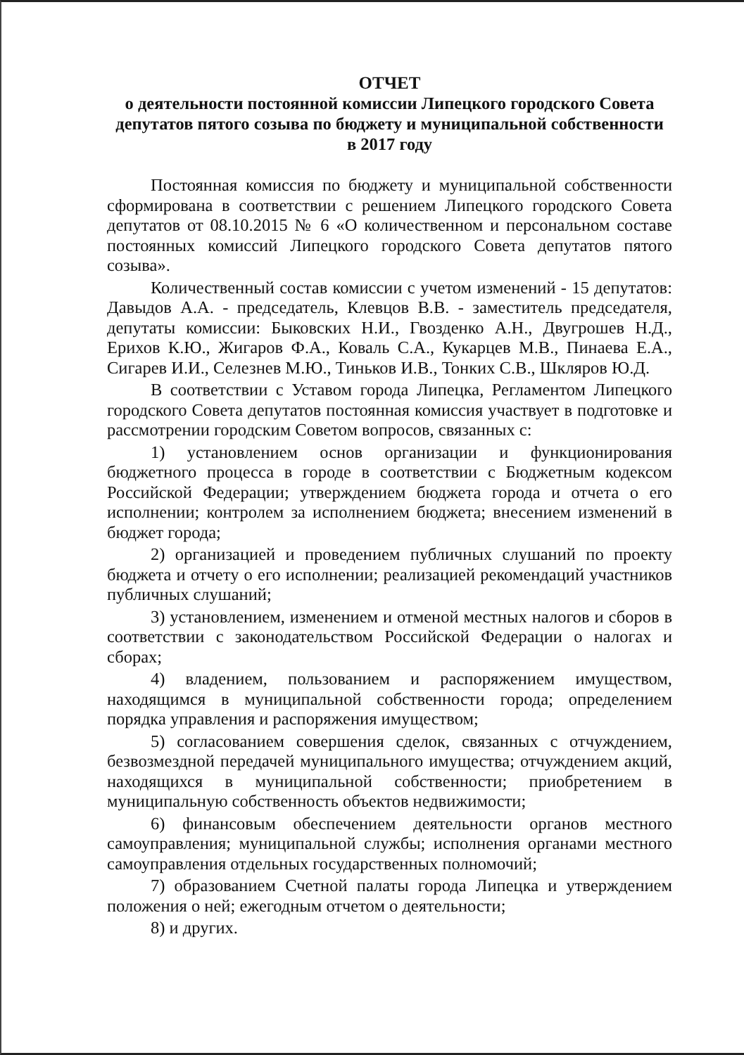ОТЧЕТ
о деятельности постоянной комиссии Липецкого городского Совета депутатов пятого созыва по бюджету и муниципальной собственности
в 2017 году
Постоянная комиссия по бюджету и муниципальной собственности сформирована в соответствии с решением Липецкого городского Совета депутатов от 08.10.2015 № 6 «О количественном и персональном составе постоянных комиссий Липецкого городского Совета депутатов пятого созыва».
Количественный состав комиссии с учетом изменений - 15 депутатов: Давыдов А.А. - председатель, Клевцов В.В. - заместитель председателя, депутаты комиссии: Быковских Н.И., Гвозденко А.Н., Двугрошев Н.Д., Ерихов К.Ю., Жигаров Ф.А., Коваль С.А., Кукарцев М.В., Пинаева Е.А., Сигарев И.И., Селезнев М.Ю., Тиньков И.В., Тонких С.В., Шкляров Ю.Д.
В соответствии с Уставом города Липецка, Регламентом Липецкого городского Совета депутатов постоянная комиссия участвует в подготовке и рассмотрении городским Советом вопросов, связанных с:
1) установлением основ организации и функционирования бюджетного процесса в городе в соответствии с Бюджетным кодексом Российской Федерации; утверждением бюджета города и отчета о его исполнении; контролем за исполнением бюджета; внесением изменений в бюджет города;
2) организацией и проведением публичных слушаний по проекту бюджета и отчету о его исполнении; реализацией рекомендаций участников публичных слушаний;
3) установлением, изменением и отменой местных налогов и сборов в соответствии с законодательством Российской Федерации о налогах и сборах;
4) владением, пользованием и распоряжением имуществом, находящимся в муниципальной собственности города; определением порядка управления и распоряжения имуществом;
5) согласованием совершения сделок, связанных с отчуждением, безвозмездной передачей муниципального имущества; отчуждением акций, находящихся в муниципальной собственности; приобретением в муниципальную собственность объектов недвижимости;
6) финансовым обеспечением деятельности органов местного самоуправления; муниципальной службы; исполнения органами местного самоуправления отдельных государственных полномочий;
7) образованием Счетной палаты города Липецка и утверждением положения о ней; ежегодным отчетом о деятельности;
8) и других.